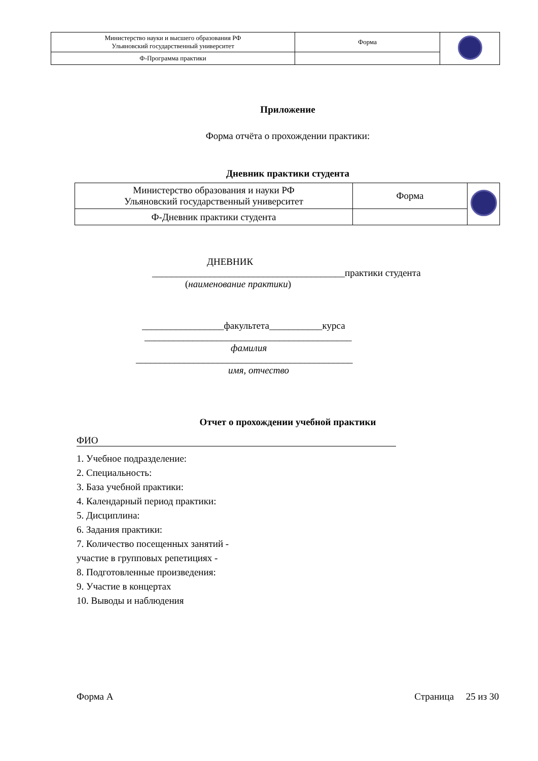| Министерство науки и высшего образования РФ Ульяновский государственный университет | Форма | |
| Ф-Программа практики | | |
Приложение
Форма отчёта о прохождении практики:
Дневник практики студента
| Министерство образования и науки РФ Ульяновский государственный университет | Форма | |
| Ф-Дневник практики студента | | |
ДНЕВНИК
________________________________________практики студента
(наименование практики)
_________________факультета___________курса
___________________________________________
фамилия
_____________________________________________
имя, отчество
Отчет о прохождении учебной практики
ФИО
1. Учебное подразделение:
2. Специальность:
3. База учебной практики:
4. Календарный период практики:
5. Дисциплина:
6. Задания практики:
7. Количество посещенных занятий -
участие в групповых репетициях -
8. Подготовленные произведения:
9. Участие в концертах
10. Выводы и наблюдения
Форма А Страница 25 из 30